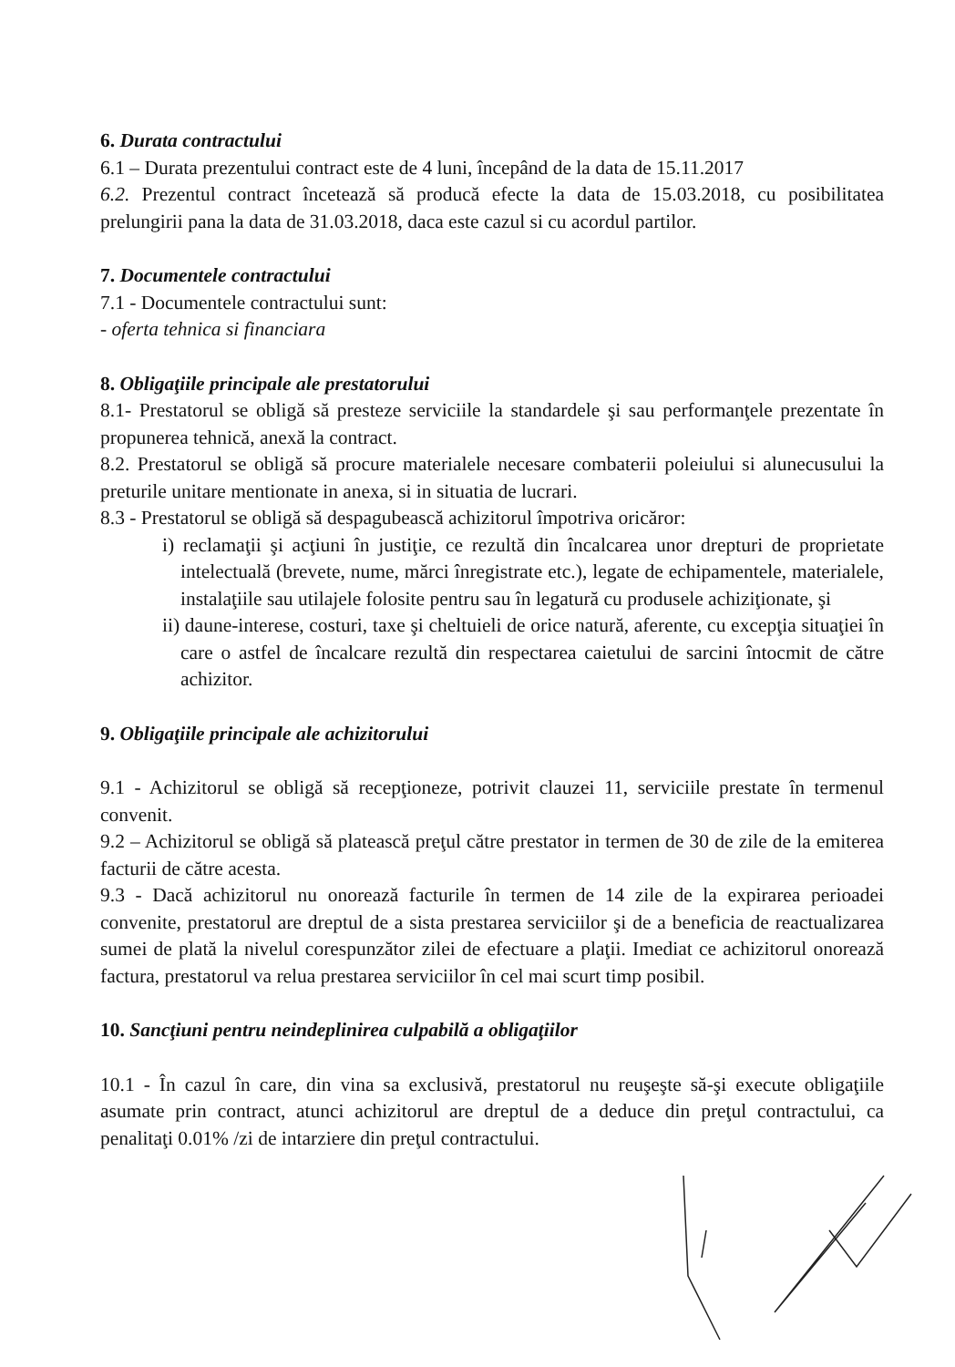6. Durata contractului
6.1 – Durata prezentului contract este de 4 luni, începând de la data de 15.11.2017
6.2. Prezentul contract încetează să producă efecte la data de 15.03.2018, cu posibilitatea prelungirii pana la data de 31.03.2018, daca este cazul si cu acordul partilor.
7. Documentele contractului
7.1 - Documentele contractului sunt:
- oferta tehnica si financiara
8. Obligaţiile principale ale prestatorului
8.1- Prestatorul se obligă să presteze serviciile la standardele şi sau performanţele prezentate în propunerea tehnică, anexă la contract.
8.2. Prestatorul se obligă să procure materialele necesare combaterii poleiului si alunecusului la preturile unitare mentionate in anexa, si in situatia de lucrari.
8.3 - Prestatorul se obligă să despagubească achizitorul împotriva oricăror:
i) reclamaţii şi acţiuni în justiţie, ce rezultă din încalcarea unor drepturi de proprietate intelectuală (brevete, nume, mărci înregistrate etc.), legate de echipamentele, materialele, instalaţiile sau utilajele folosite pentru sau în legatură cu produsele achiziţionate, şi
ii) daune-interese, costuri, taxe şi cheltuieli de orice natură, aferente, cu excepţia situaţiei în care o astfel de încalcare rezultă din respectarea caietului de sarcini întocmit de către achizitor.
9. Obligaţiile principale ale achizitorului
9.1 - Achizitorul se obligă să recepţioneze, potrivit clauzei 11, serviciile prestate în termenul convenit.
9.2 – Achizitorul se obligă să platească preţul către prestator in termen de 30 de zile de la emiterea facturii de către acesta.
9.3 - Dacă achizitorul nu onorează facturile în termen de 14 zile de la expirarea perioadei convenite, prestatorul are dreptul de a sista prestarea serviciilor şi de a beneficia de reactualizarea sumei de plată la nivelul corespunzător zilei de efectuare a plaţii. Imediat ce achizitorul onorează factura, prestatorul va relua prestarea serviciilor în cel mai scurt timp posibil.
10. Sancţiuni pentru neindeplinirea culpabilă a obligaţiilor
10.1 - În cazul în care, din vina sa exclusivă, prestatorul nu reuşeşte să-şi execute obligaţiile asumate prin contract, atunci achizitorul are dreptul de a deduce din preţul contractului, ca penalitaţi 0.01% /zi de intarziere din preţul contractului.